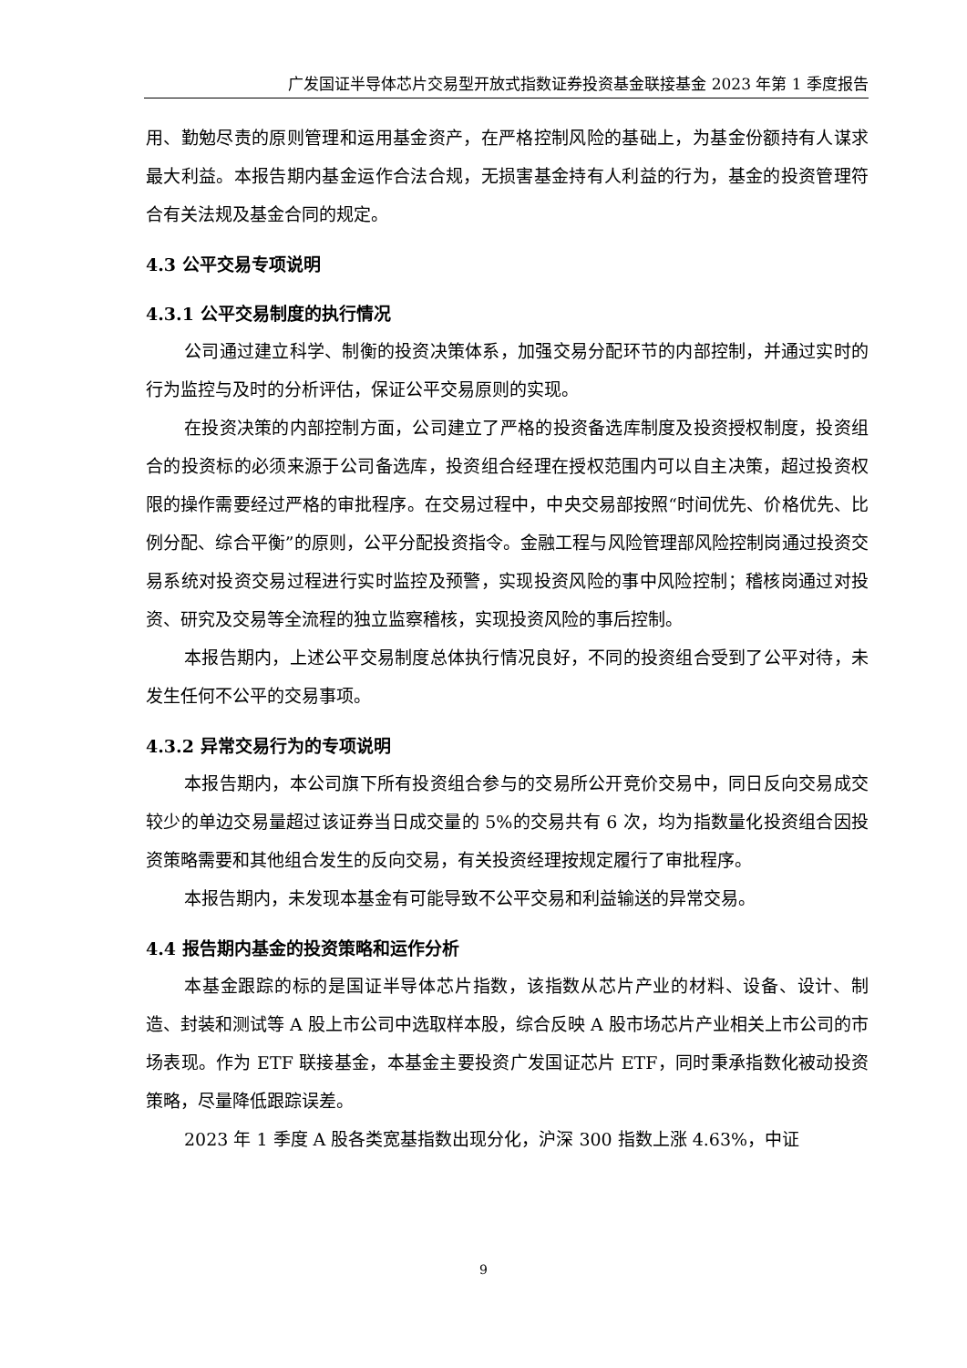广发国证半导体芯片交易型开放式指数证券投资基金联接基金 2023 年第 1 季度报告
用、勤勉尽责的原则管理和运用基金资产，在严格控制风险的基础上，为基金份额持有人谋求最大利益。本报告期内基金运作合法合规，无损害基金持有人利益的行为，基金的投资管理符合有关法规及基金合同的规定。
4.3 公平交易专项说明
4.3.1 公平交易制度的执行情况
公司通过建立科学、制衡的投资决策体系，加强交易分配环节的内部控制，并通过实时的行为监控与及时的分析评估，保证公平交易原则的实现。
在投资决策的内部控制方面，公司建立了严格的投资备选库制度及投资授权制度，投资组合的投资标的必须来源于公司备选库，投资组合经理在授权范围内可以自主决策，超过投资权限的操作需要经过严格的审批程序。在交易过程中，中央交易部按照“时间优先、价格优先、比例分配、综合平衡”的原则，公平分配投资指令。金融工程与风险管理部风险控制岗通过投资交易系统对投资交易过程进行实时监控及预警，实现投资风险的事中风险控制；稽核岗通过对投资、研究及交易等全流程的独立监察稽核，实现投资风险的事后控制。
本报告期内，上述公平交易制度总体执行情况良好，不同的投资组合受到了公平对待，未发生任何不公平的交易事项。
4.3.2 异常交易行为的专项说明
本报告期内，本公司旗下所有投资组合参与的交易所公开竞价交易中，同日反向交易成交较少的单边交易量超过该证券当日成交量的 5%的交易共有 6 次，均为指数量化投资组合因投资策略需要和其他组合发生的反向交易，有关投资经理按规定履行了审批程序。
本报告期内，未发现本基金有可能导致不公平交易和利益输送的异常交易。
4.4 报告期内基金的投资策略和运作分析
本基金跟踪的标的是国证半导体芯片指数，该指数从芯片产业的材料、设备、设计、制造、封装和测试等 A 股上市公司中选取样本股，综合反映 A 股市场芯片产业相关上市公司的市场表现。作为 ETF 联接基金，本基金主要投资广发国证芯片 ETF，同时秉承指数化被动投资策略，尽量降低跟踪误差。
2023 年 1 季度 A 股各类宽基指数出现分化，沪深 300 指数上涨 4.63%，中证
9